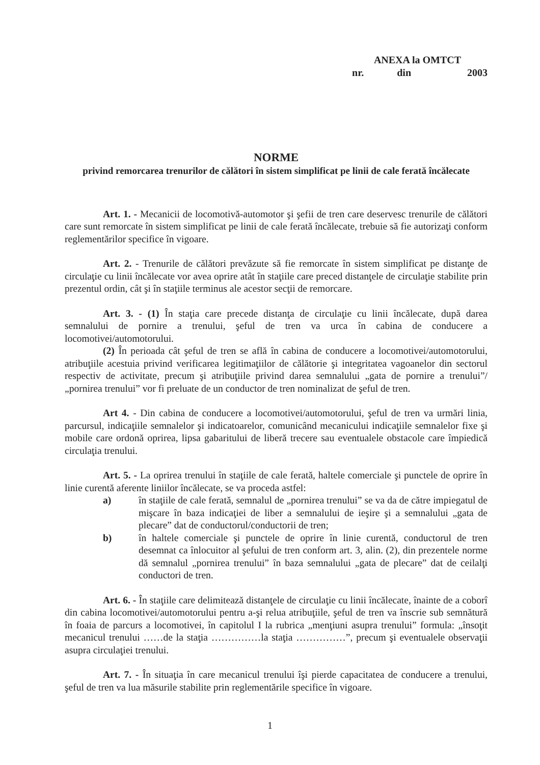ANEXA la OMTCT
nr. din 2003
NORME
privind remorcarea trenurilor de călători în sistem simplificat pe linii de cale ferată încălecate
Art. 1. - Mecanicii de locomotivă-automotor şi şefii de tren care deservesc trenurile de călători care sunt remorcate în sistem simplificat pe linii de cale ferată încălecate, trebuie să fie autorizaţi conform reglementărilor specifice în vigoare.
Art. 2. - Trenurile de călători prevăzute să fie remorcate în sistem simplificat pe distanţe de circulaţie cu linii încălecate vor avea oprire atât în staţiile care preced distanţele de circulaţie stabilite prin prezentul ordin, cât şi în staţiile terminus ale acestor secţii de remorcare.
Art. 3. - (1) În staţia care precede distanţa de circulaţie cu linii încălecate, după darea semnalului de pornire a trenului, şeful de tren va urca în cabina de conducere a locomotivei/automotorului.
(2) În perioada cât şeful de tren se află în cabina de conducere a locomotivei/automotorului, atribuţiile acestuia privind verificarea legitimaţiilor de călătorie şi integritatea vagoanelor din sectorul respectiv de activitate, precum şi atribuţiile privind darea semnalului „gata de pornire a trenului”/„pornirea trenului” vor fi preluate de un conductor de tren nominalizat de şeful de tren.
Art 4. - Din cabina de conducere a locomotivei/automotorului, şeful de tren va urmări linia, parcursul, indicaţiile semnalelor şi indicatoarelor, comunicând mecanicului indicaţiile semnalelor fixe şi mobile care ordonă oprirea, lipsa gabaritului de liberă trecere sau eventualele obstacole care împiedică circulaţia trenului.
Art. 5. - La oprirea trenului în staţiile de cale ferată, haltele comerciale şi punctele de oprire în linie curentă aferente liniilor încălecate, se va proceda astfel:
a) în staţiile de cale ferată, semnalul de „pornirea trenului” se va da de către impiegatul de mişcare în baza indicaţiei de liber a semnalului de ieşire şi a semnalului „gata de plecare” dat de conductorul/conductorii de tren;
b) în haltele comerciale şi punctele de oprire în linie curentă, conductorul de tren desemnat ca înlocuitor al şefului de tren conform art. 3, alin. (2), din prezentele norme dă semnalul „pornirea trenului” în baza semnalului „gata de plecare” dat de ceilalţi conductori de tren.
Art. 6. - În staţiile care delimitează distanţele de circulaţie cu linii încălecate, înainte de a coborî din cabina locomotivei/automotorului pentru a-şi relua atribuţiile, şeful de tren va înscrie sub semnătură în foaia de parcurs a locomotivei, în capitolul I la rubrica „menţiuni asupra trenului” formula: „însoţit mecanicul trenului ……de la staţia ……………la staţia ……………”, precum şi eventualele observaţii asupra circulaţiei trenului.
Art. 7. - În situaţia în care mecanicul trenului îşi pierde capacitatea de conducere a trenului, şeful de tren va lua măsurile stabilite prin reglementările specifice în vigoare.
1